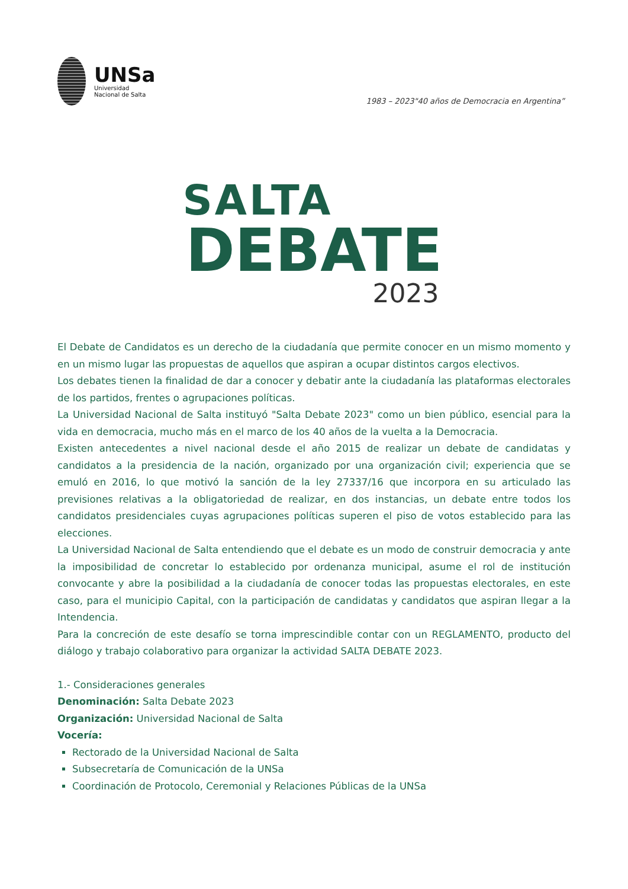UNSa
Universidad
Nacional de Salta
1983 – 2023"40 años de Democracia en Argentina”
SALTA
DEBATE
2023
El Debate de Candidatos es un derecho de la ciudadanía que permite conocer en un mismo momento y en un mismo lugar las propuestas de aquellos que aspiran a ocupar distintos cargos electivos.
Los debates tienen la finalidad de dar a conocer y debatir ante la ciudadanía las plataformas electorales de los partidos, frentes o agrupaciones políticas.
La Universidad Nacional de Salta instituyó "Salta Debate 2023" como un bien público, esencial para la vida en democracia, mucho más en el marco de los 40 años de la vuelta a la Democracia.
Existen antecedentes a nivel nacional desde el año 2015 de realizar un debate de candidatas y candidatos a la presidencia de la nación, organizado por una organización civil; experiencia que se emuló en 2016, lo que motivó la sanción de la ley 27337/16 que incorpora en su articulado las previsiones relativas a la obligatoriedad de realizar, en dos instancias, un debate entre todos los candidatos presidenciales cuyas agrupaciones políticas superen el piso de votos establecido para las elecciones.
La Universidad Nacional de Salta entendiendo que el debate es un modo de construir democracia y ante la imposibilidad de concretar lo establecido por ordenanza municipal, asume el rol de institución convocante y abre la posibilidad a la ciudadanía de conocer todas las propuestas electorales, en este caso, para el municipio Capital, con la participación de candidatas y candidatos que aspiran llegar a la Intendencia.
Para la concreción de este desafío se torna imprescindible contar con un REGLAMENTO, producto del diálogo y trabajo colaborativo para organizar la actividad SALTA DEBATE 2023.
1.- Consideraciones generales
Denominación: Salta Debate 2023
Organización: Universidad Nacional de Salta
Vocería:
Rectorado de la Universidad Nacional de Salta
Subsecretaría de Comunicación de la UNSa
Coordinación de Protocolo, Ceremonial y Relaciones Públicas de la UNSa